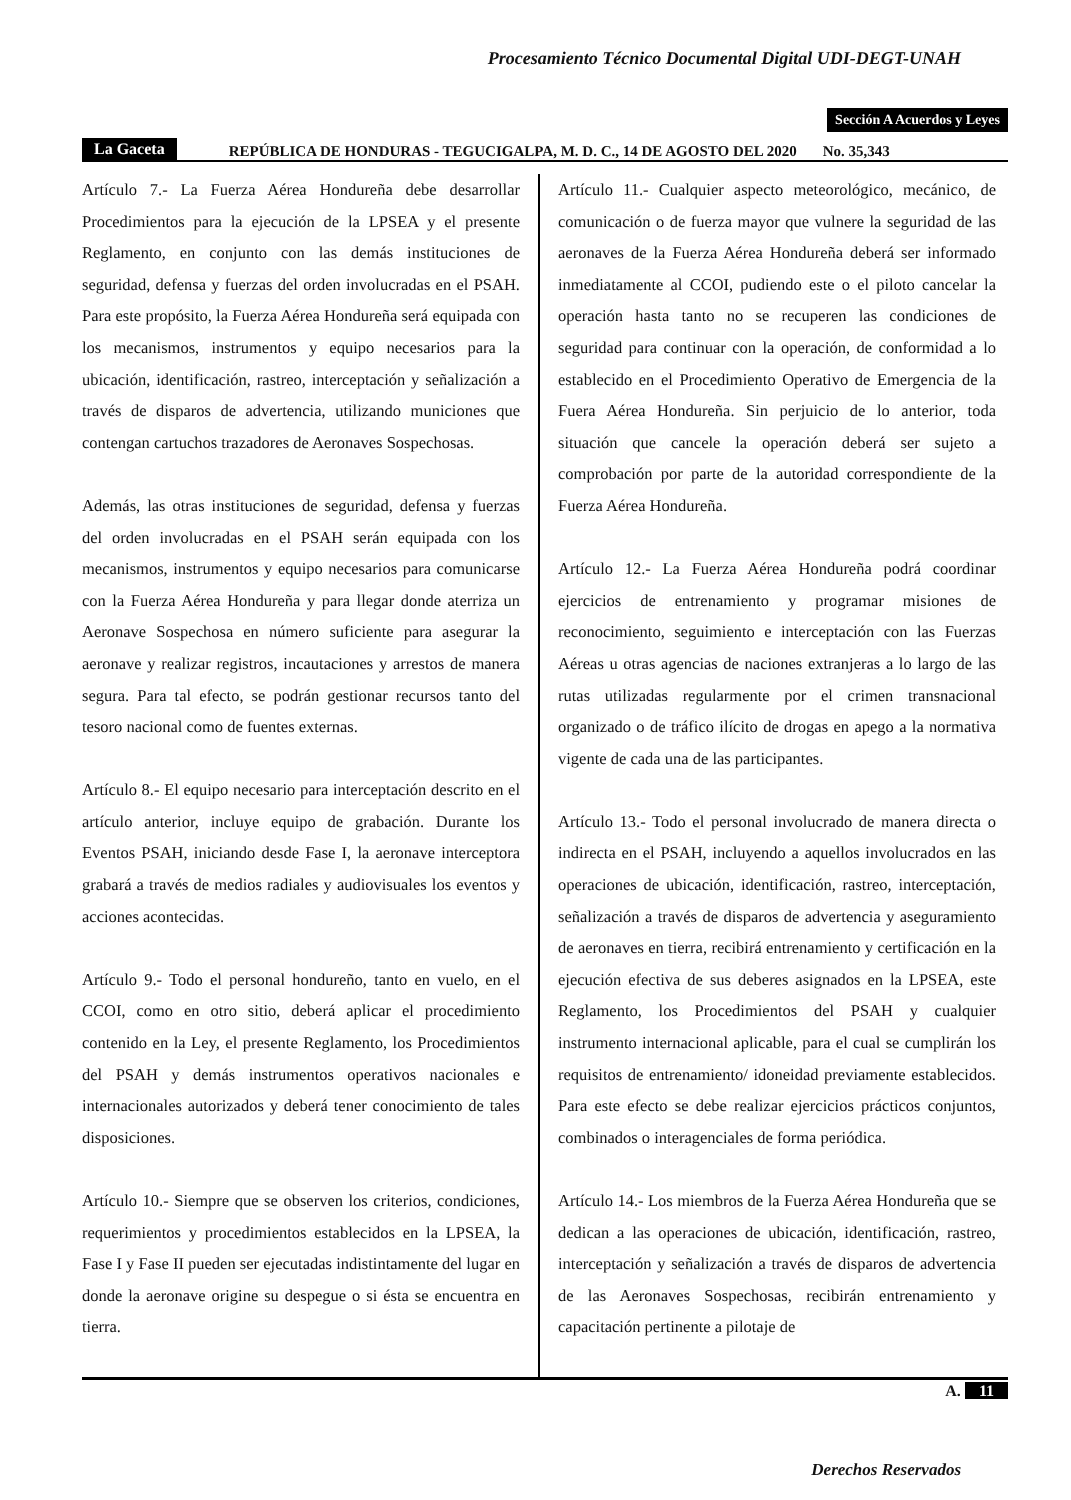Procesamiento Técnico Documental Digital UDI-DEGT-UNAH
Sección A Acuerdos y Leyes
La Gaceta REPÚBLICA DE HONDURAS - TEGUCIGALPA, M. D. C., 14 DE AGOSTO DEL 2020 No. 35,343
Artículo 7.- La Fuerza Aérea Hondureña debe desarrollar Procedimientos para la ejecución de la LPSEA y el presente Reglamento, en conjunto con las demás instituciones de seguridad, defensa y fuerzas del orden involucradas en el PSAH. Para este propósito, la Fuerza Aérea Hondureña será equipada con los mecanismos, instrumentos y equipo necesarios para la ubicación, identificación, rastreo, interceptación y señalización a través de disparos de advertencia, utilizando municiones que contengan cartuchos trazadores de Aeronaves Sospechosas.
Además, las otras instituciones de seguridad, defensa y fuerzas del orden involucradas en el PSAH serán equipada con los mecanismos, instrumentos y equipo necesarios para comunicarse con la Fuerza Aérea Hondureña y para llegar donde aterriza un Aeronave Sospechosa en número suficiente para asegurar la aeronave y realizar registros, incautaciones y arrestos de manera segura. Para tal efecto, se podrán gestionar recursos tanto del tesoro nacional como de fuentes externas.
Artículo 8.- El equipo necesario para interceptación descrito en el artículo anterior, incluye equipo de grabación. Durante los Eventos PSAH, iniciando desde Fase I, la aeronave interceptora grabará a través de medios radiales y audiovisuales los eventos y acciones acontecidas.
Artículo 9.- Todo el personal hondureño, tanto en vuelo, en el CCOI, como en otro sitio, deberá aplicar el procedimiento contenido en la Ley, el presente Reglamento, los Procedimientos del PSAH y demás instrumentos operativos nacionales e internacionales autorizados y deberá tener conocimiento de tales disposiciones.
Artículo 10.- Siempre que se observen los criterios, condiciones, requerimientos y procedimientos establecidos en la LPSEA, la Fase I y Fase II pueden ser ejecutadas indistintamente del lugar en donde la aeronave origine su despegue o si ésta se encuentra en tierra.
Artículo 11.- Cualquier aspecto meteorológico, mecánico, de comunicación o de fuerza mayor que vulnere la seguridad de las aeronaves de la Fuerza Aérea Hondureña deberá ser informado inmediatamente al CCOI, pudiendo este o el piloto cancelar la operación hasta tanto no se recuperen las condiciones de seguridad para continuar con la operación, de conformidad a lo establecido en el Procedimiento Operativo de Emergencia de la Fuera Aérea Hondureña. Sin perjuicio de lo anterior, toda situación que cancele la operación deberá ser sujeto a comprobación por parte de la autoridad correspondiente de la Fuerza Aérea Hondureña.
Artículo 12.- La Fuerza Aérea Hondureña podrá coordinar ejercicios de entrenamiento y programar misiones de reconocimiento, seguimiento e interceptación con las Fuerzas Aéreas u otras agencias de naciones extranjeras a lo largo de las rutas utilizadas regularmente por el crimen transnacional organizado o de tráfico ilícito de drogas en apego a la normativa vigente de cada una de las participantes.
Artículo 13.- Todo el personal involucrado de manera directa o indirecta en el PSAH, incluyendo a aquellos involucrados en las operaciones de ubicación, identificación, rastreo, interceptación, señalización a través de disparos de advertencia y aseguramiento de aeronaves en tierra, recibirá entrenamiento y certificación en la ejecución efectiva de sus deberes asignados en la LPSEA, este Reglamento, los Procedimientos del PSAH y cualquier instrumento internacional aplicable, para el cual se cumplirán los requisitos de entrenamiento/ idoneidad previamente establecidos. Para este efecto se debe realizar ejercicios prácticos conjuntos, combinados o interagenciales de forma periódica.
Artículo 14.- Los miembros de la Fuerza Aérea Hondureña que se dedican a las operaciones de ubicación, identificación, rastreo, interceptación y señalización a través de disparos de advertencia de las Aeronaves Sospechosas, recibirán entrenamiento y capacitación pertinente a pilotaje de
A. 11
Derechos Reservados